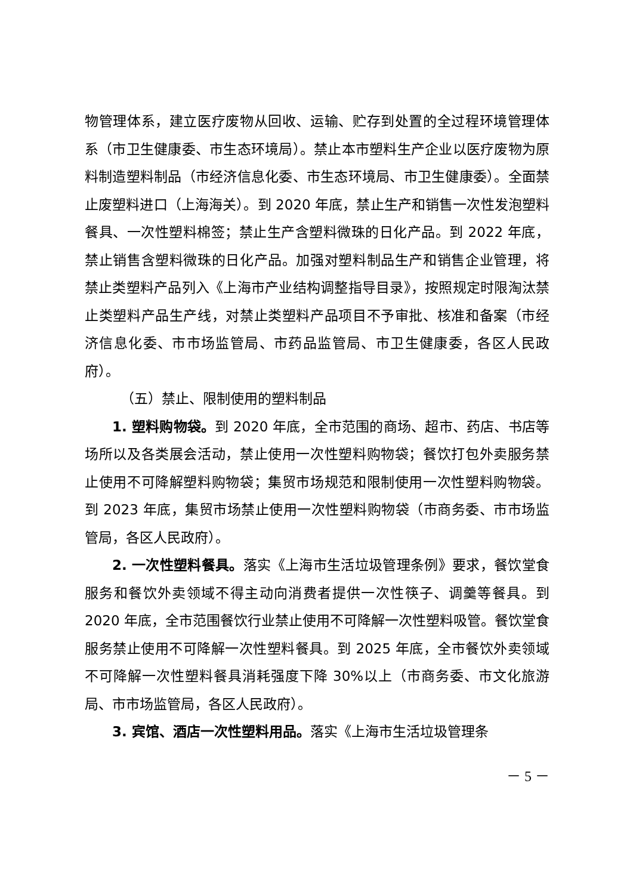物管理体系，建立医疗废物从回收、运输、贮存到处置的全过程环境管理体系（市卫生健康委、市生态环境局）。禁止本市塑料生产企业以医疗废物为原料制造塑料制品（市经济信息化委、市生态环境局、市卫生健康委）。全面禁止废塑料进口（上海海关）。到 2020 年底，禁止生产和销售一次性发泡塑料餐具、一次性塑料棉签；禁止生产含塑料微珠的日化产品。到 2022 年底，禁止销售含塑料微珠的日化产品。加强对塑料制品生产和销售企业管理，将禁止类塑料产品列入《上海市产业结构调整指导目录》，按照规定时限淘汰禁止类塑料产品生产线，对禁止类塑料产品项目不予审批、核准和备案（市经济信息化委、市市场监管局、市药品监管局、市卫生健康委，各区人民政府）。
（五）禁止、限制使用的塑料制品
1. 塑料购物袋。到 2020 年底，全市范围的商场、超市、药店、书店等场所以及各类展会活动，禁止使用一次性塑料购物袋；餐饮打包外卖服务禁止使用不可降解塑料购物袋；集贸市场规范和限制使用一次性塑料购物袋。到 2023 年底，集贸市场禁止使用一次性塑料购物袋（市商务委、市市场监管局，各区人民政府）。
2. 一次性塑料餐具。落实《上海市生活垃圾管理条例》要求，餐饮堂食服务和餐饮外卖领域不得主动向消费者提供一次性筷子、调羹等餐具。到 2020 年底，全市范围餐饮行业禁止使用不可降解一次性塑料吸管。餐饮堂食服务禁止使用不可降解一次性塑料餐具。到 2025 年底，全市餐饮外卖领域不可降解一次性塑料餐具消耗强度下降 30%以上（市商务委、市文化旅游局、市市场监管局，各区人民政府）。
3. 宾馆、酒店一次性塑料用品。落实《上海市生活垃圾管理条
－ 5 －